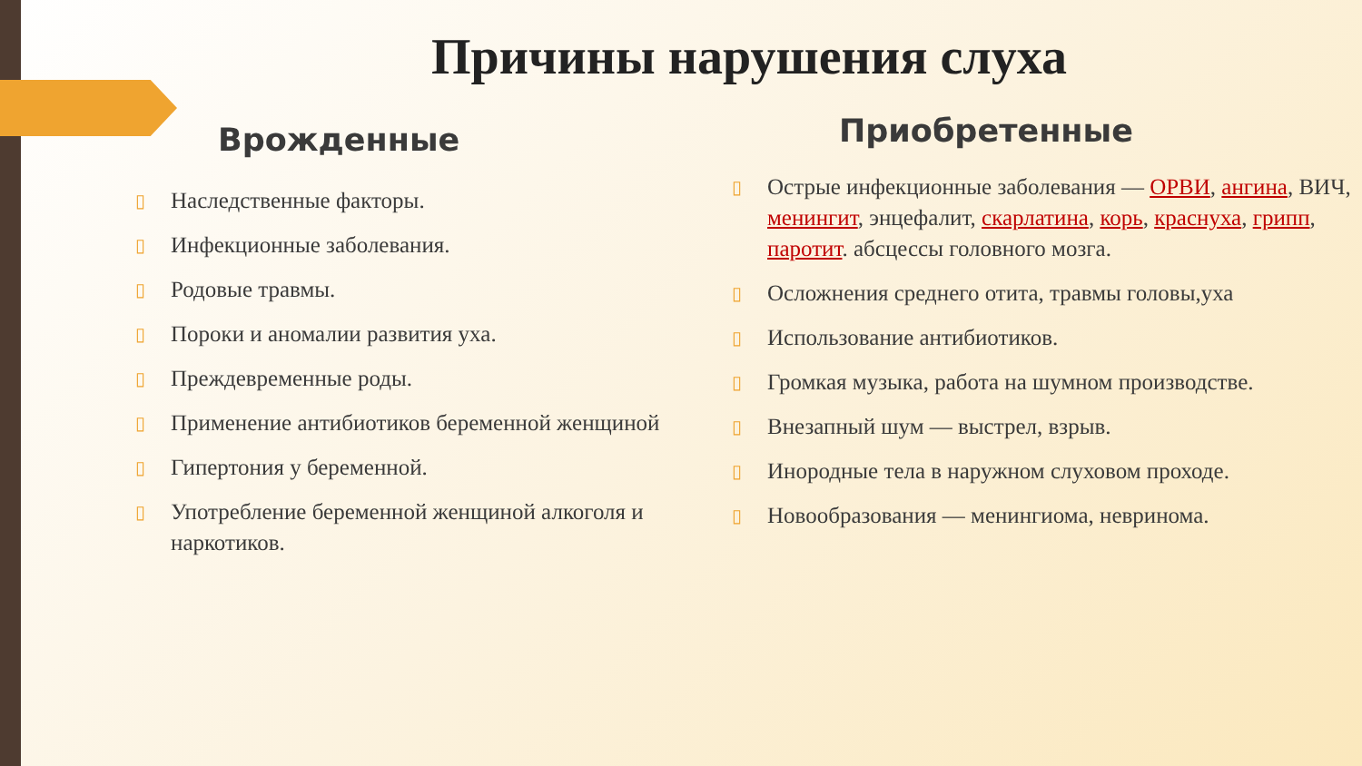Причины нарушения слуха
Врожденные
▯ Наследственные факторы.
▯ Инфекционные заболевания.
▯ Родовые травмы.
▯ Пороки и аномалии развития уха.
▯ Преждевременные роды.
▯ Применение антибиотиков беременной женщиной
▯ Гипертония у беременной.
▯ Употребление беременной женщиной алкоголя и наркотиков.
Приобретенные
▯ Острые инфекционные заболевания — ОРВИ, ангина, ВИЧ, менингит, энцефалит, скарлатина, корь, краснуха, грипп, паротит. абсцессы головного мозга.
▯ Осложнения среднего отита, травмы головы,уха
▯ Использование антибиотиков.
▯ Громкая музыка, работа на шумном производстве.
▯ Внезапный шум — выстрел, взрыв.
▯ Инородные тела в наружном слуховом проходе.
▯ Новообразования — менингиома, невринома.